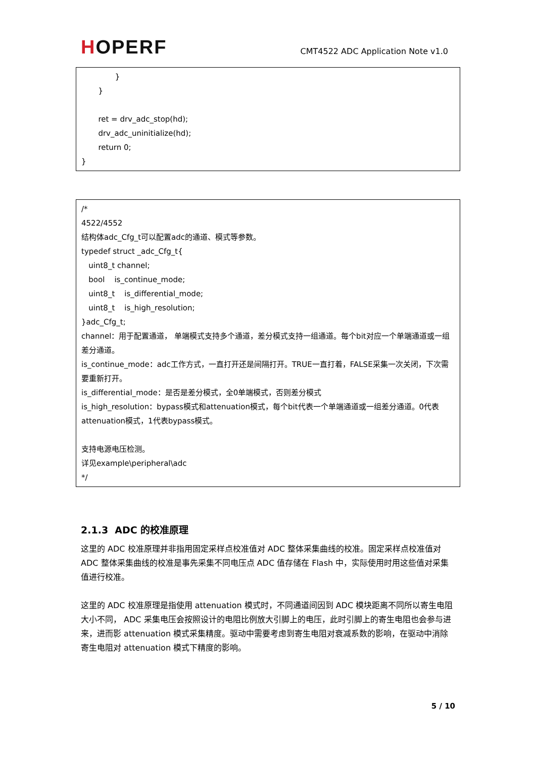HOPERF
CMT4522 ADC Application Note v1.0
}
}
ret = drv_adc_stop(hd);
drv_adc_uninitialize(hd);
return 0;
}
/*
4522/4552
结构体adc_Cfg_t可以配置adc的通道、模式等参数。
typedef struct _adc_Cfg_t{
uint8_t channel;
bool is_continue_mode;
uint8_t is_differential_mode;
uint8_t is_high_resolution;
}adc_Cfg_t;
channel：用于配置通道， 单端模式支持多个通道，差分模式支持一组通道。每个bit对应一个单端通道或一组差分通道。
is_continue_mode：adc工作方式，一直打开还是间隔打开。TRUE一直打着，FALSE采集一次关闭，下次需要重新打开。
is_differential_mode：是否是差分模式，全0单端模式，否则差分模式
is_high_resolution：bypass模式和attenuation模式，每个bit代表一个单端通道或一组差分通道。0代表attenuation模式，1代表bypass模式。
支持电源电压检测。
详见example\peripheral\adc
*/
2.1.3 ADC 的校准原理
这里的 ADC 校准原理并非指用固定采样点校准值对 ADC 整体采集曲线的校准。固定采样点校准值对 ADC 整体采集曲线的校准是事先采集不同电压点 ADC 值存储在 Flash 中，实际使用时用这些值对采集值进行校准。
这里的 ADC 校准原理是指使用 attenuation 模式时，不同通道间因到 ADC 模块距离不同所以寄生电阻大小不同， ADC 采集电压会按照设计的电阻比例放大引脚上的电压，此时引脚上的寄生电阻也会参与进来，进而影 attenuation 模式采集精度。驱动中需要考虑到寄生电阻对衰减系数的影响，在驱动中消除寄生电阻对 attenuation 模式下精度的影响。
5 / 10